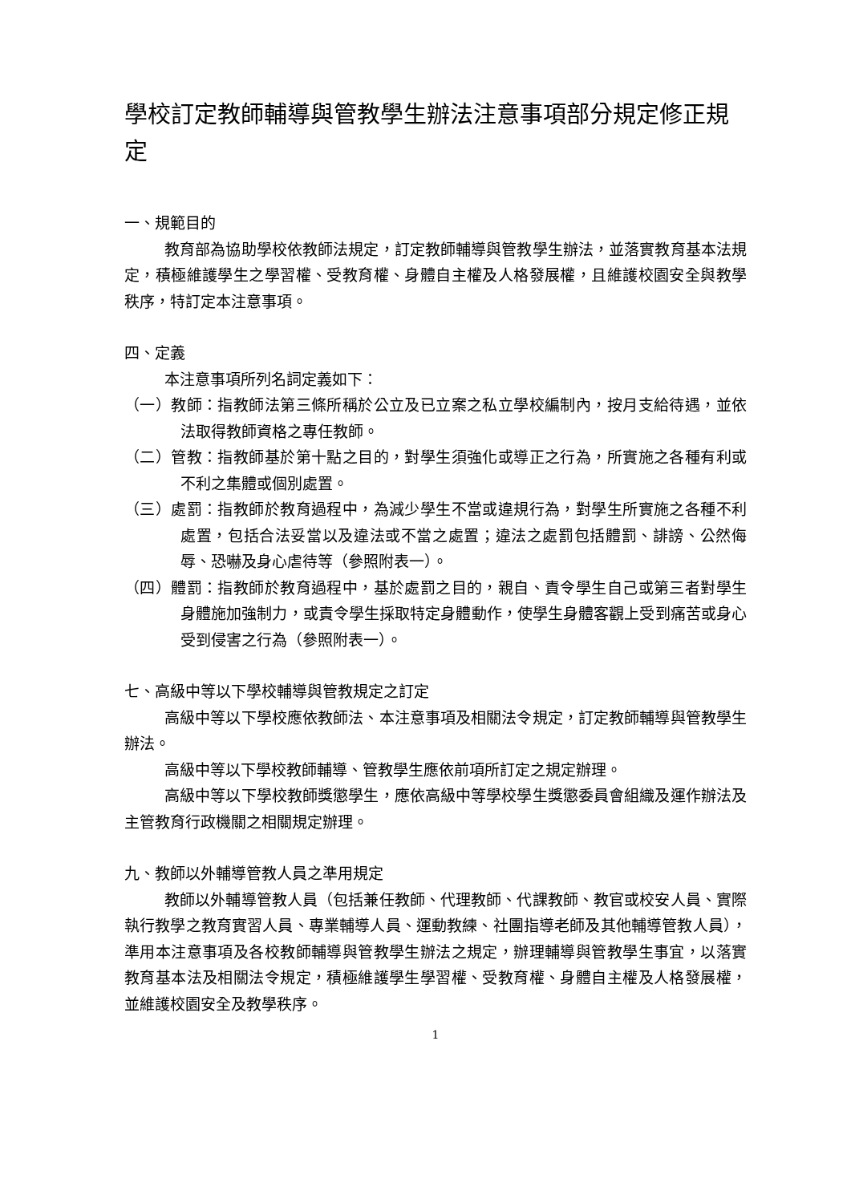學校訂定教師輔導與管教學生辦法注意事項部分規定修正規定
一、規範目的
教育部為協助學校依教師法規定，訂定教師輔導與管教學生辦法，並落實教育基本法規定，積極維護學生之學習權、受教育權、身體自主權及人格發展權，且維護校園安全與教學秩序，特訂定本注意事項。
四、定義
本注意事項所列名詞定義如下：
（一）教師：指教師法第三條所稱於公立及已立案之私立學校編制內，按月支給待遇，並依法取得教師資格之專任教師。
（二）管教：指教師基於第十點之目的，對學生須強化或導正之行為，所實施之各種有利或不利之集體或個別處置。
（三）處罰：指教師於教育過程中，為減少學生不當或違規行為，對學生所實施之各種不利處置，包括合法妥當以及違法或不當之處置；違法之處罰包括體罰、誹謗、公然侮辱、恐嚇及身心虐待等（參照附表一）。
（四）體罰：指教師於教育過程中，基於處罰之目的，親自、責令學生自己或第三者對學生身體施加強制力，或責令學生採取特定身體動作，使學生身體客觀上受到痛苦或身心受到侵害之行為（參照附表一）。
七、高級中等以下學校輔導與管教規定之訂定
高級中等以下學校應依教師法、本注意事項及相關法令規定，訂定教師輔導與管教學生辦法。
高級中等以下學校教師輔導、管教學生應依前項所訂定之規定辦理。
高級中等以下學校教師獎懲學生，應依高級中等學校學生獎懲委員會組織及運作辦法及主管教育行政機關之相關規定辦理。
九、教師以外輔導管教人員之準用規定
教師以外輔導管教人員（包括兼任教師、代理教師、代課教師、教官或校安人員、實際執行教學之教育實習人員、專業輔導人員、運動教練、社團指導老師及其他輔導管教人員），準用本注意事項及各校教師輔導與管教學生辦法之規定，辦理輔導與管教學生事宜，以落實教育基本法及相關法令規定，積極維護學生學習權、受教育權、身體自主權及人格發展權，並維護校園安全及教學秩序。
1